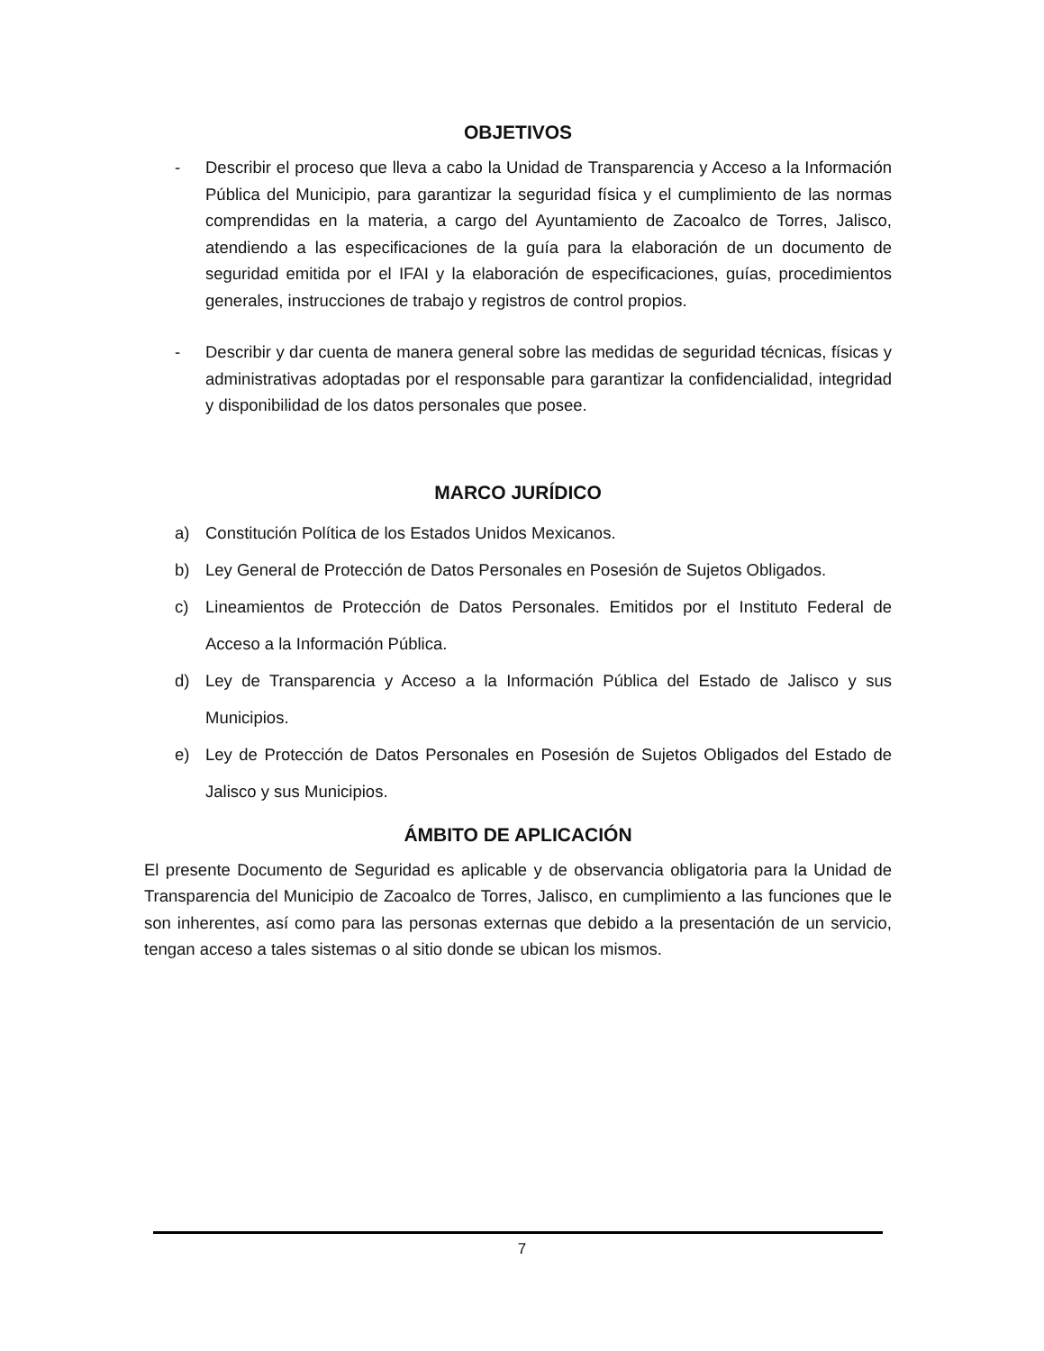OBJETIVOS
- Describir el proceso que lleva a cabo la Unidad de Transparencia y Acceso a la Información Pública del Municipio, para garantizar la seguridad física y el cumplimiento de las normas comprendidas en la materia, a cargo del Ayuntamiento de Zacoalco de Torres, Jalisco, atendiendo a las especificaciones de la guía para la elaboración de un documento de seguridad emitida por el IFAI y la elaboración de especificaciones, guías, procedimientos generales, instrucciones de trabajo y registros de control propios.
- Describir y dar cuenta de manera general sobre las medidas de seguridad técnicas, físicas y administrativas adoptadas por el responsable para garantizar la confidencialidad, integridad y disponibilidad de los datos personales que posee.
MARCO JURÍDICO
a) Constitución Política de los Estados Unidos Mexicanos.
b) Ley General de Protección de Datos Personales en Posesión de Sujetos Obligados.
c) Lineamientos de Protección de Datos Personales. Emitidos por el Instituto Federal de Acceso a la Información Pública.
d) Ley de Transparencia y Acceso a la Información Pública del Estado de Jalisco y sus Municipios.
e) Ley de Protección de Datos Personales en Posesión de Sujetos Obligados del Estado de Jalisco y sus Municipios.
ÁMBITO DE APLICACIÓN
El presente Documento de Seguridad es aplicable y de observancia obligatoria para la Unidad de Transparencia del Municipio de Zacoalco de Torres, Jalisco, en cumplimiento a las funciones que le son inherentes, así como para las personas externas que debido a la presentación de un servicio, tengan acceso a tales sistemas o al sitio donde se ubican los mismos.
7